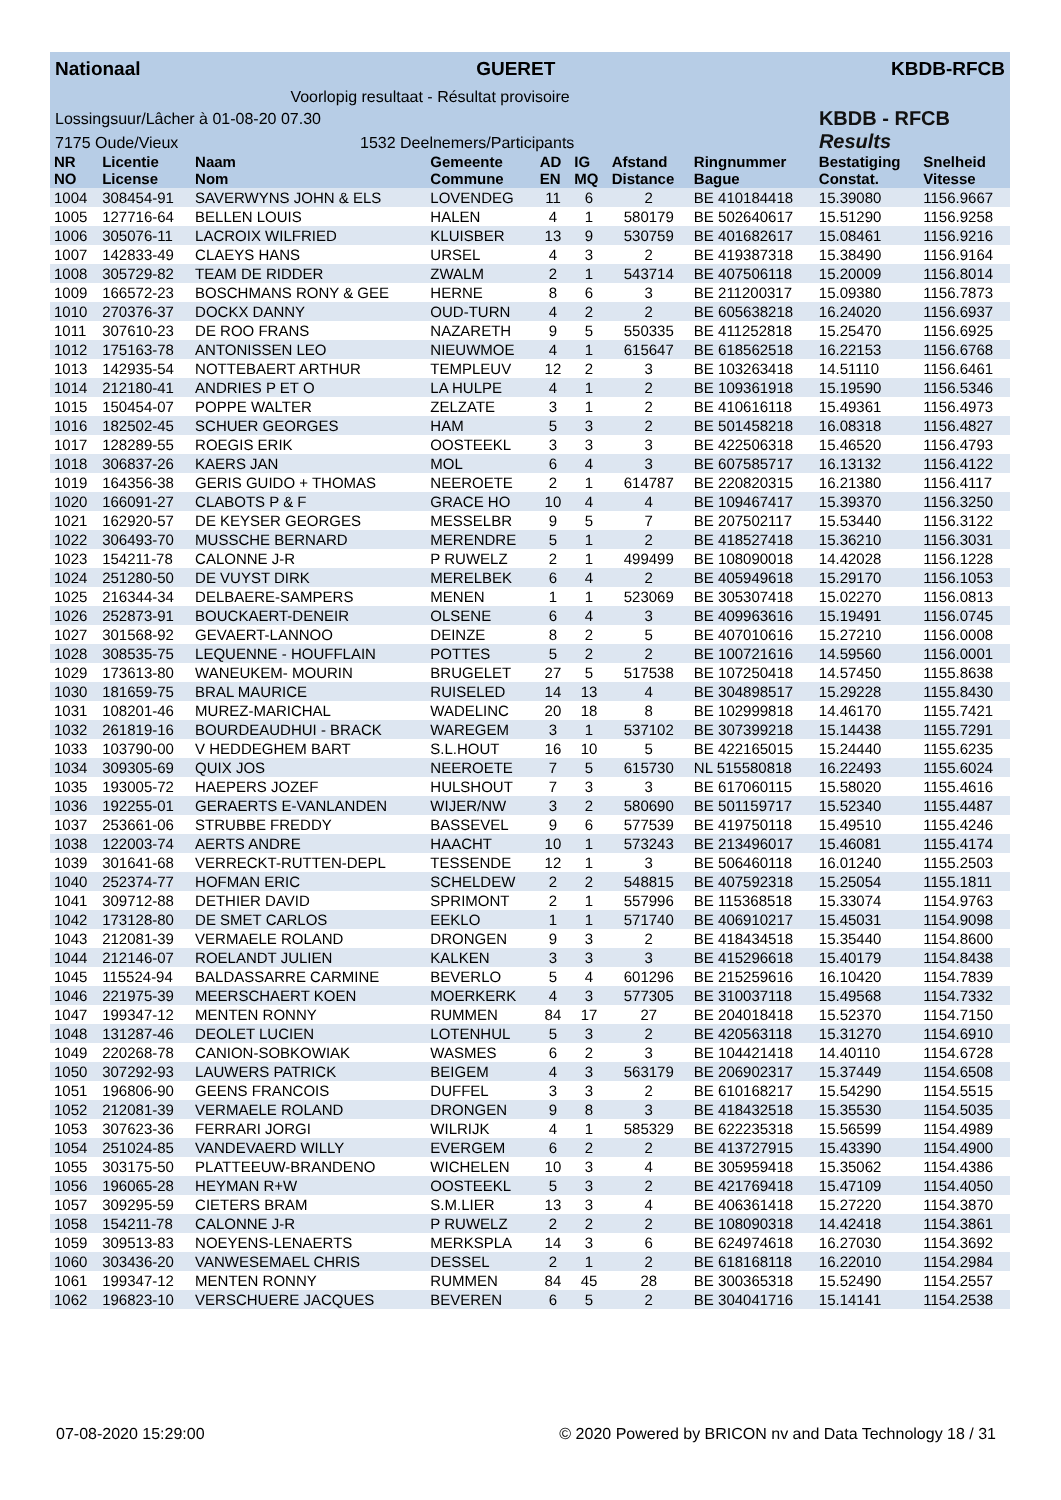Nationaal GUERET KBDB-RFCB
Voorlopig resultaat - Résultat provisoire
Lossingsuur/Lâcher à 01-08-20 07.30
7175 Oude/Vieux 1532 Deelnemers/Participants
KBDB - RFCB
Results
| NR NO | Licentie License | Naam Nom | Gemeente Commune | AD EN | IG MQ | Afstand Distance | Ringnummer Bague | Bestatiging Constat. | Snelheid Vitesse |
| --- | --- | --- | --- | --- | --- | --- | --- | --- | --- |
| 1004 | 308454-91 | SAVERWYNS JOHN & ELS | LOVENDEG | 11 | 6 | 2 | BE 410184418 | 15.39080 | 1156.9667 |
| 1005 | 127716-64 | BELLEN LOUIS | HALEN | 4 | 1 | 580179 | BE 502640617 | 15.51290 | 1156.9258 |
| 1006 | 305076-11 | LACROIX WILFRIED | KLUISBER | 13 | 9 | 530759 | BE 401682617 | 15.08461 | 1156.9216 |
| 1007 | 142833-49 | CLAEYS HANS | URSEL | 4 | 3 | 2 | BE 419387318 | 15.38490 | 1156.9164 |
| 1008 | 305729-82 | TEAM DE RIDDER | ZWALM | 2 | 1 | 543714 | BE 407506118 | 15.20009 | 1156.8014 |
| 1009 | 166572-23 | BOSCHMANS RONY & GEE | HERNE | 8 | 6 | 3 | BE 211200317 | 15.09380 | 1156.7873 |
| 1010 | 270376-37 | DOCKX DANNY | OUD-TURN | 4 | 2 | 2 | BE 605638218 | 16.24020 | 1156.6937 |
| 1011 | 307610-23 | DE ROO FRANS | NAZARETH | 9 | 5 | 550335 | BE 411252818 | 15.25470 | 1156.6925 |
| 1012 | 175163-78 | ANTONISSEN LEO | NIEUWMOE | 4 | 1 | 615647 | BE 618562518 | 16.22153 | 1156.6768 |
| 1013 | 142935-54 | NOTTEBAERT ARTHUR | TEMPLEUV | 12 | 2 | 3 | BE 103263418 | 14.51110 | 1156.6461 |
| 1014 | 212180-41 | ANDRIES P ET O | LA HULPE | 4 | 1 | 2 | BE 109361918 | 15.19590 | 1156.5346 |
| 1015 | 150454-07 | POPPE WALTER | ZELZATE | 3 | 1 | 2 | BE 410616118 | 15.49361 | 1156.4973 |
| 1016 | 182502-45 | SCHUER GEORGES | HAM | 5 | 3 | 2 | BE 501458218 | 16.08318 | 1156.4827 |
| 1017 | 128289-55 | ROEGIS ERIK | OOSTEEKL | 3 | 3 | 3 | BE 422506318 | 15.46520 | 1156.4793 |
| 1018 | 306837-26 | KAERS JAN | MOL | 6 | 4 | 3 | BE 607585717 | 16.13132 | 1156.4122 |
| 1019 | 164356-38 | GERIS GUIDO + THOMAS | NEEROETE | 2 | 1 | 614787 | BE 220820315 | 16.21380 | 1156.4117 |
| 1020 | 166091-27 | CLABOTS P & F | GRACE HO | 10 | 4 | 4 | BE 109467417 | 15.39370 | 1156.3250 |
| 1021 | 162920-57 | DE KEYSER GEORGES | MESSELBR | 9 | 5 | 7 | BE 207502117 | 15.53440 | 1156.3122 |
| 1022 | 306493-70 | MUSSCHE BERNARD | MERENDRE | 5 | 1 | 2 | BE 418527418 | 15.36210 | 1156.3031 |
| 1023 | 154211-78 | CALONNE J-R | P RUWELZ | 2 | 1 | 499499 | BE 108090018 | 14.42028 | 1156.1228 |
| 1024 | 251280-50 | DE VUYST DIRK | MERELBEK | 6 | 4 | 2 | BE 405949618 | 15.29170 | 1156.1053 |
| 1025 | 216344-34 | DELBAERE-SAMPERS | MENEN | 1 | 1 | 523069 | BE 305307418 | 15.02270 | 1156.0813 |
| 1026 | 252873-91 | BOUCKAERT-DENEIR | OLSENE | 6 | 4 | 3 | BE 409963616 | 15.19491 | 1156.0745 |
| 1027 | 301568-92 | GEVAERT-LANNOO | DEINZE | 8 | 2 | 5 | BE 407010616 | 15.27210 | 1156.0008 |
| 1028 | 308535-75 | LEQUENNE - HOUFFLAIN | POTTES | 5 | 2 | 2 | BE 100721616 | 14.59560 | 1156.0001 |
| 1029 | 173613-80 | WANEUKEM- MOURIN | BRUGELET | 27 | 5 | 517538 | BE 107250418 | 14.57450 | 1155.8638 |
| 1030 | 181659-75 | BRAL MAURICE | RUISELED | 14 | 13 | 4 | BE 304898517 | 15.29228 | 1155.8430 |
| 1031 | 108201-46 | MUREZ-MARICHAL | WADELINC | 20 | 18 | 8 | BE 102999818 | 14.46170 | 1155.7421 |
| 1032 | 261819-16 | BOURDEAUDHUI - BRACK | WAREGEM | 3 | 1 | 537102 | BE 307399218 | 15.14438 | 1155.7291 |
| 1033 | 103790-00 | V HEDDEGHEM BART | S.L.HOUT | 16 | 10 | 5 | BE 422165015 | 15.24440 | 1155.6235 |
| 1034 | 309305-69 | QUIX JOS | NEEROETE | 7 | 5 | 615730 | NL 515580818 | 16.22493 | 1155.6024 |
| 1035 | 193005-72 | HAEPERS JOZEF | HULSHOUT | 7 | 3 | 3 | BE 617060115 | 15.58020 | 1155.4616 |
| 1036 | 192255-01 | GERAERTS E-VANLANDEN | WIJER/NW | 3 | 2 | 580690 | BE 501159717 | 15.52340 | 1155.4487 |
| 1037 | 253661-06 | STRUBBE FREDDY | BASSEVEL | 9 | 6 | 577539 | BE 419750118 | 15.49510 | 1155.4246 |
| 1038 | 122003-74 | AERTS ANDRE | HAACHT | 10 | 1 | 573243 | BE 213496017 | 15.46081 | 1155.4174 |
| 1039 | 301641-68 | VERRECKT-RUTTEN-DEPL | TESSENDE | 12 | 1 | 3 | BE 506460118 | 16.01240 | 1155.2503 |
| 1040 | 252374-77 | HOFMAN ERIC | SCHELDEW | 2 | 2 | 548815 | BE 407592318 | 15.25054 | 1155.1811 |
| 1041 | 309712-88 | DETHIER DAVID | SPRIMONT | 2 | 1 | 557996 | BE 115368518 | 15.33074 | 1154.9763 |
| 1042 | 173128-80 | DE SMET CARLOS | EEKLO | 1 | 1 | 571740 | BE 406910217 | 15.45031 | 1154.9098 |
| 1043 | 212081-39 | VERMAELE ROLAND | DRONGEN | 9 | 3 | 2 | BE 418434518 | 15.35440 | 1154.8600 |
| 1044 | 212146-07 | ROELANDT JULIEN | KALKEN | 3 | 3 | 3 | BE 415296618 | 15.40179 | 1154.8438 |
| 1045 | 115524-94 | BALDASSARRE CARMINE | BEVERLO | 5 | 4 | 601296 | BE 215259616 | 16.10420 | 1154.7839 |
| 1046 | 221975-39 | MEERSCHAERT KOEN | MOERKERK | 4 | 3 | 577305 | BE 310037118 | 15.49568 | 1154.7332 |
| 1047 | 199347-12 | MENTEN RONNY | RUMMEN | 84 | 17 | 27 | BE 204018418 | 15.52370 | 1154.7150 |
| 1048 | 131287-46 | DEOLET LUCIEN | LOTENHUL | 5 | 3 | 2 | BE 420563118 | 15.31270 | 1154.6910 |
| 1049 | 220268-78 | CANION-SOBKOWIAK | WASMES | 6 | 2 | 3 | BE 104421418 | 14.40110 | 1154.6728 |
| 1050 | 307292-93 | LAUWERS PATRICK | BEIGEM | 4 | 3 | 563179 | BE 206902317 | 15.37449 | 1154.6508 |
| 1051 | 196806-90 | GEENS FRANCOIS | DUFFEL | 3 | 3 | 2 | BE 610168217 | 15.54290 | 1154.5515 |
| 1052 | 212081-39 | VERMAELE ROLAND | DRONGEN | 9 | 8 | 3 | BE 418432518 | 15.35530 | 1154.5035 |
| 1053 | 307623-36 | FERRARI JORGI | WILRIJK | 4 | 1 | 585329 | BE 622235318 | 15.56599 | 1154.4989 |
| 1054 | 251024-85 | VANDEVAERD WILLY | EVERGEM | 6 | 2 | 2 | BE 413727915 | 15.43390 | 1154.4900 |
| 1055 | 303175-50 | PLATTEEUW-BRANDENO | WICHELEN | 10 | 3 | 4 | BE 305959418 | 15.35062 | 1154.4386 |
| 1056 | 196065-28 | HEYMAN R+W | OOSTEEKL | 5 | 3 | 2 | BE 421769418 | 15.47109 | 1154.4050 |
| 1057 | 309295-59 | CIETERS BRAM | S.M.LIER | 13 | 3 | 4 | BE 406361418 | 15.27220 | 1154.3870 |
| 1058 | 154211-78 | CALONNE J-R | P RUWELZ | 2 | 2 | 2 | BE 108090318 | 14.42418 | 1154.3861 |
| 1059 | 309513-83 | NOEYENS-LENAERTS | MERKSPLA | 14 | 3 | 6 | BE 624974618 | 16.27030 | 1154.3692 |
| 1060 | 303436-20 | VANWESEMAEL CHRIS | DESSEL | 2 | 1 | 2 | BE 618168118 | 16.22010 | 1154.2984 |
| 1061 | 199347-12 | MENTEN RONNY | RUMMEN | 84 | 45 | 28 | BE 300365318 | 15.52490 | 1154.2557 |
| 1062 | 196823-10 | VERSCHUERE JACQUES | BEVEREN | 6 | 5 | 2 | BE 304041716 | 15.14141 | 1154.2538 |
07-08-2020 15:29:00 © 2020 Powered by BRICON nv and Data Technology 18 / 31